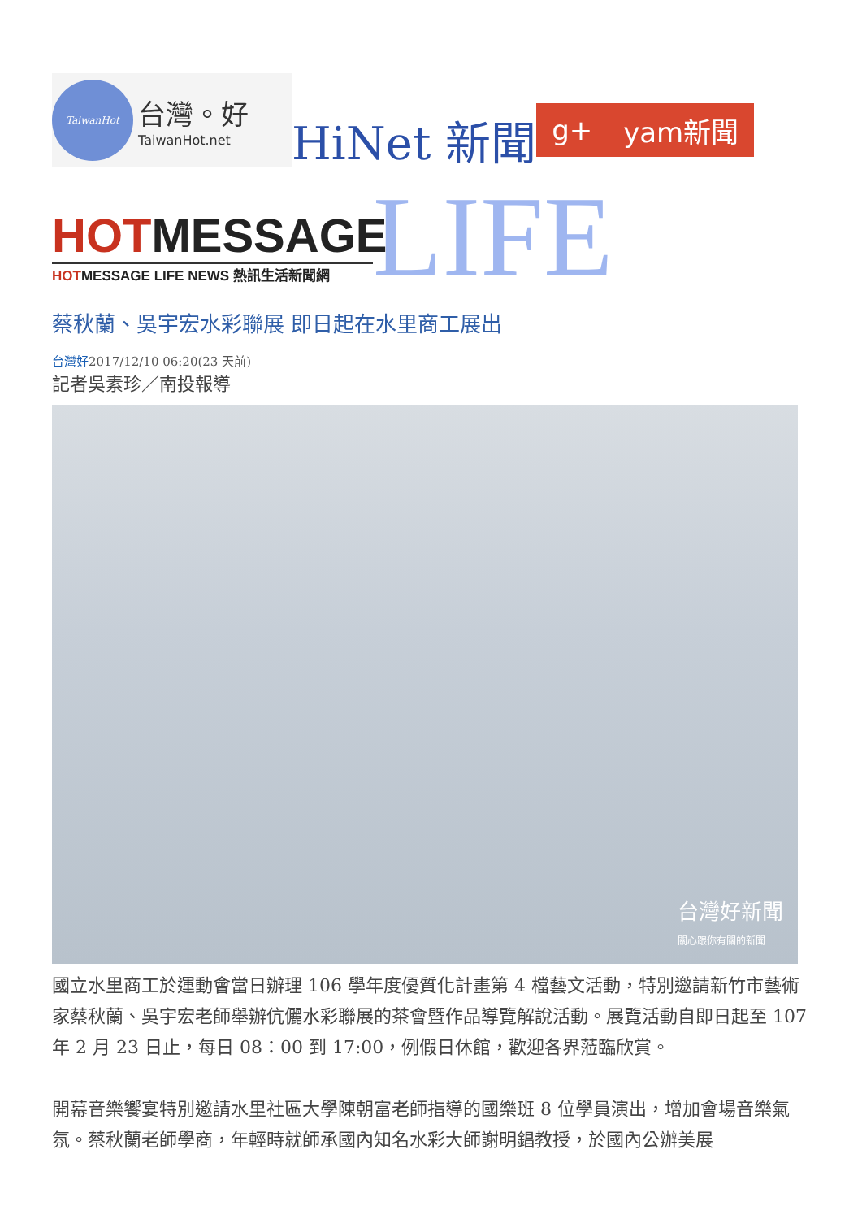TaiwanHot
台灣。好
TaiwanHot.net
HiNet 新聞
g+ yam新聞
HOTMESSAGE
HOTMESSAGE LIFE NEWS 熱訊生活新聞網
LIFE
蔡秋蘭、吳宇宏水彩聯展 即日起在水里商工展出
台灣好2017/12/10 06:20(23 天前)
記者吳素珍／南投報導
台灣好新聞
關心跟你有關的新聞
國立水里商工於運動會當日辦理 106 學年度優質化計畫第 4 檔藝文活動，特別邀請新竹市藝術家蔡秋蘭、吳宇宏老師舉辦伉儷水彩聯展的茶會暨作品導覽解說活動。展覽活動自即日起至 107 年 2 月 23 日止，每日 08：00 到 17:00，例假日休館，歡迎各界蒞臨欣賞。
開幕音樂饗宴特別邀請水里社區大學陳朝富老師指導的國樂班 8 位學員演出，增加會場音樂氣氛。蔡秋蘭老師學商，年輕時就師承國內知名水彩大師謝明錩教授，於國內公辦美展